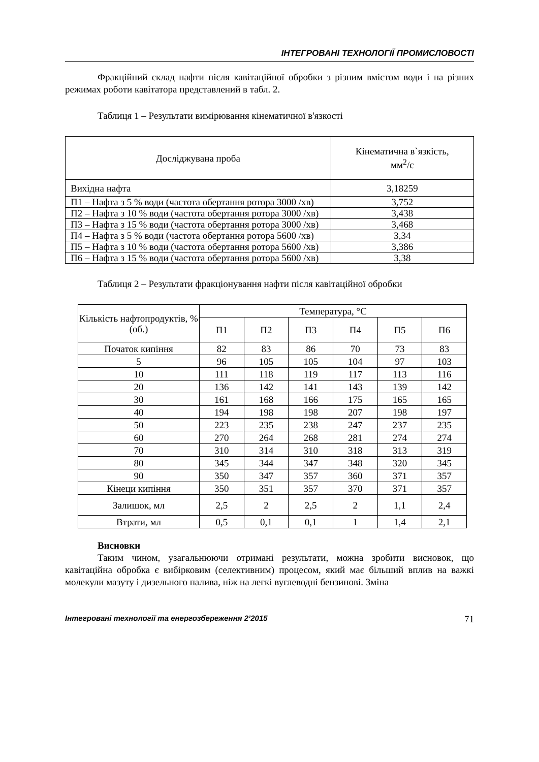ІНТЕГРОВАНІ ТЕХНОЛОГІЇ ПРОМИСЛОВОСТІ
Фракційний склад нафти після кавітаційної обробки з різним вмістом води і на різних режимах роботи кавітатора представлений в табл. 2.
Таблиця 1 – Результати вимірювання кінематичної в'язкості
| Досліджувана проба | Кінематична в`язкість, мм<sup>2</sup>/с |
| --- | --- |
| Вихідна нафта | 3,18259 |
| П1 – Нафта з 5 % води (частота обертання ротора 3000 /хв) | 3,752 |
| П2 – Нафта з 10 % води (частота обертання ротора 3000 /хв) | 3,438 |
| П3 – Нафта з 15 % води (частота обертання ротора 3000 /хв) | 3,468 |
| П4 – Нафта з 5 % води (частота обертання ротора 5600 /хв) | 3,34 |
| П5 – Нафта з 10 % води (частота обертання ротора 5600 /хв) | 3,386 |
| П6 – Нафта з 15 % води (частота обертання ротора 5600 /хв) | 3,38 |
Таблиця 2 – Результати фракціонування нафти після кавітаційної обробки
| Кількість нафтопродуктів, % (об.) | Температура, °С | | | | | |
| --- | --- | --- | --- | --- | --- | --- |
| | П1 | П2 | П3 | П4 | П5 | П6 |
| Початок кипіння | 82 | 83 | 86 | 70 | 73 | 83 |
| 5 | 96 | 105 | 105 | 104 | 97 | 103 |
| 10 | 111 | 118 | 119 | 117 | 113 | 116 |
| 20 | 136 | 142 | 141 | 143 | 139 | 142 |
| 30 | 161 | 168 | 166 | 175 | 165 | 165 |
| 40 | 194 | 198 | 198 | 207 | 198 | 197 |
| 50 | 223 | 235 | 238 | 247 | 237 | 235 |
| 60 | 270 | 264 | 268 | 281 | 274 | 274 |
| 70 | 310 | 314 | 310 | 318 | 313 | 319 |
| 80 | 345 | 344 | 347 | 348 | 320 | 345 |
| 90 | 350 | 347 | 357 | 360 | 371 | 357 |
| Кінеци кипіння | 350 | 351 | 357 | 370 | 371 | 357 |
| Залишок, мл | 2,5 | 2 | 2,5 | 2 | 1,1 | 2,4 |
| Втрати, мл | 0,5 | 0,1 | 0,1 | 1 | 1,4 | 2,1 |
Висновки
Таким чином, узагальнюючи отримані результати, можна зробити висновок, що кавітаційна обробка є вибірковим (селективним) процесом, який має більший вплив на важкі молекули мазуту і дизельного палива, ніж на легкі вуглеводні бензинові. Зміна
Інтегровані технології та енергозбереження 2’2015 71